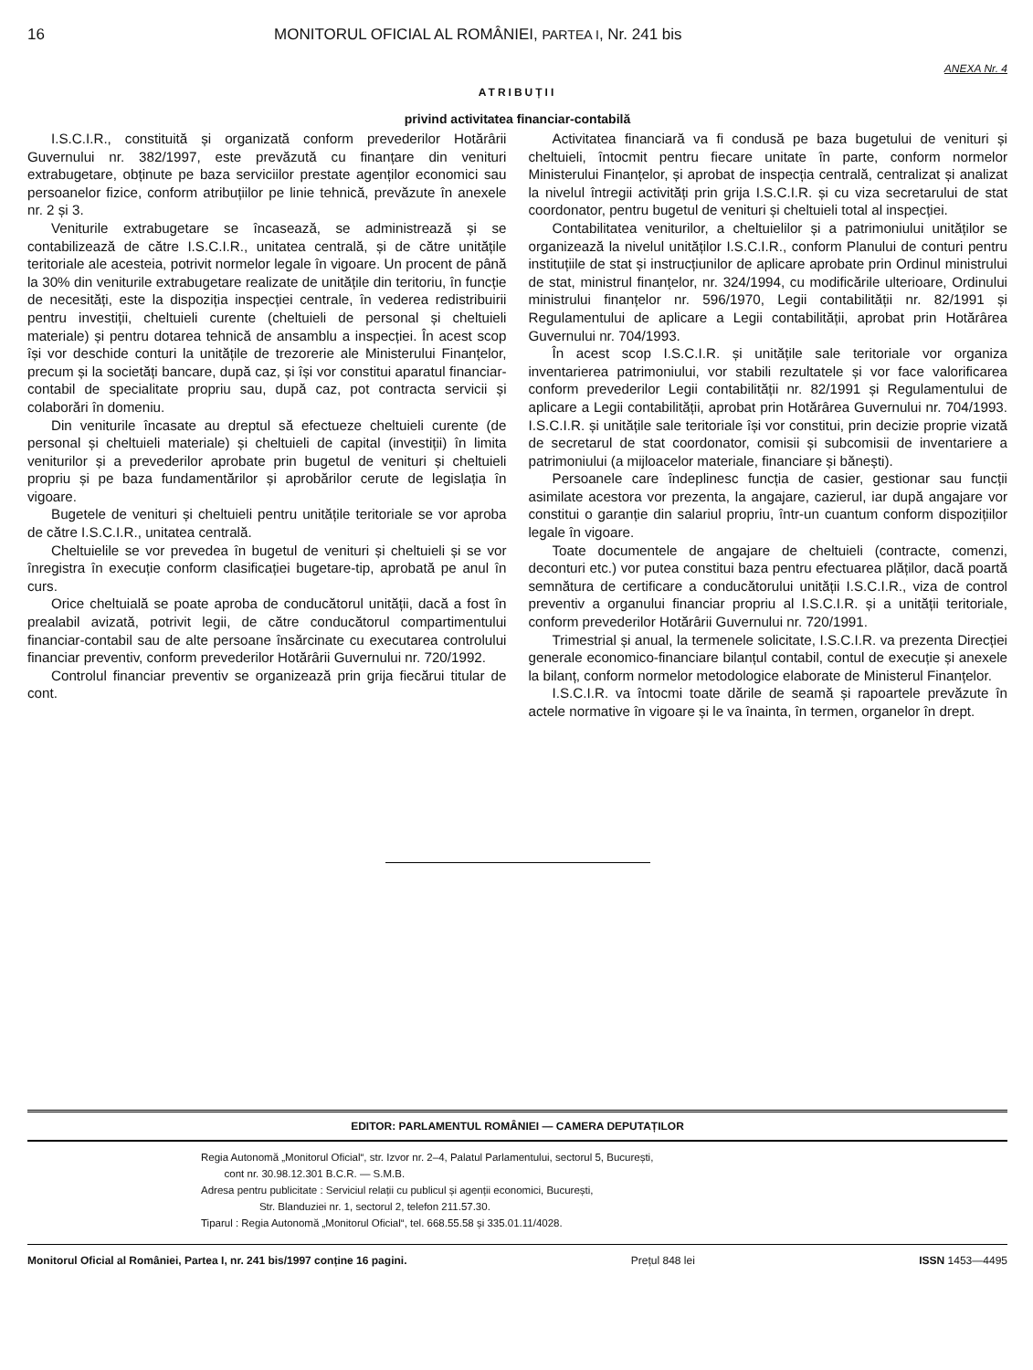16 MONITORUL OFICIAL AL ROMÂNIEI, PARTEA I, Nr. 241 bis
ANEXA Nr. 4
ATRIBUȚII
privind activitatea financiar-contabilă
I.S.C.I.R., constituită și organizată conform prevederilor Hotărârii Guvernului nr. 382/1997, este prevăzută cu finanțare din venituri extrabugetare, obținute pe baza serviciilor prestate agenților economici sau persoanelor fizice, conform atribuțiilor pe linie tehnică, prevăzute în anexele nr. 2 și 3.
Veniturile extrabugetare se încasează, se administrează și se contabilizează de către I.S.C.I.R., unitatea centrală, și de către unitățile teritoriale ale acesteia, potrivit normelor legale în vigoare. Un procent de până la 30% din veniturile extrabugetare realizate de unitățile din teritoriu, în funcție de necesități, este la dispoziția inspecției centrale, în vederea redistribuirii pentru investiții, cheltuieli curente (cheltuieli de personal și cheltuieli materiale) și pentru dotarea tehnică de ansamblu a inspecției. În acest scop își vor deschide conturi la unitățile de trezorerie ale Ministerului Finanțelor, precum și la societăți bancare, după caz, și își vor constitui aparatul financiar-contabil de specialitate propriu sau, după caz, pot contracta servicii și colaborări în domeniu.
Din veniturile încasate au dreptul să efectueze cheltuieli curente (de personal și cheltuieli materiale) și cheltuieli de capital (investiții) în limita veniturilor și a prevederilor aprobate prin bugetul de venituri și cheltuieli propriu și pe baza fundamentărilor și aprobărilor cerute de legislația în vigoare.
Bugetele de venituri și cheltuieli pentru unitățile teritoriale se vor aproba de către I.S.C.I.R., unitatea centrală.
Cheltuielile se vor prevedea în bugetul de venituri și cheltuieli și se vor înregistra în execuție conform clasificației bugetare-tip, aprobată pe anul în curs.
Orice cheltuială se poate aproba de conducătorul unității, dacă a fost în prealabil avizată, potrivit legii, de către conducătorul compartimentului financiar-contabil sau de alte persoane însărcinate cu executarea controlului financiar preventiv, conform prevederilor Hotărârii Guvernului nr. 720/1992.
Controlul financiar preventiv se organizează prin grija fiecărui titular de cont.
Activitatea financiară va fi condusă pe baza bugetului de venituri și cheltuieli, întocmit pentru fiecare unitate în parte, conform normelor Ministerului Finanțelor, și aprobat de inspecția centrală, centralizat și analizat la nivelul întregii activități prin grija I.S.C.I.R. și cu viza secretarului de stat coordonator, pentru bugetul de venituri și cheltuieli total al inspecției.
Contabilitatea veniturilor, a cheltuielilor și a patrimoniului unităților se organizează la nivelul unităților I.S.C.I.R., conform Planului de conturi pentru instituțiile de stat și instrucțiunilor de aplicare aprobate prin Ordinul ministrului de stat, ministrul finanțelor, nr. 324/1994, cu modificările ulterioare, Ordinului ministrului finanțelor nr. 596/1970, Legii contabilității nr. 82/1991 și Regulamentului de aplicare a Legii contabilității, aprobat prin Hotărârea Guvernului nr. 704/1993.
În acest scop I.S.C.I.R. și unitățile sale teritoriale vor organiza inventarierea patrimoniului, vor stabili rezultatele și vor face valorificarea conform prevederilor Legii contabilității nr. 82/1991 și Regulamentului de aplicare a Legii contabilității, aprobat prin Hotărârea Guvernului nr. 704/1993. I.S.C.I.R. și unitățile sale teritoriale își vor constitui, prin decizie proprie vizată de secretarul de stat coordonator, comisii și subcomisii de inventariere a patrimoniului (a mijloacelor materiale, financiare și bănești).
Persoanele care îndeplinesc funcția de casier, gestionar sau funcții asimilate acestora vor prezenta, la angajare, cazierul, iar după angajare vor constitui o garanție din salariul propriu, într-un cuantum conform dispozițiilor legale în vigoare.
Toate documentele de angajare de cheltuieli (contracte, comenzi, deconturi etc.) vor putea constitui baza pentru efectuarea plăților, dacă poartă semnătura de certificare a conducătorului unității I.S.C.I.R., viza de control preventiv a organului financiar propriu al I.S.C.I.R. și a unității teritoriale, conform prevederilor Hotărârii Guvernului nr. 720/1991.
Trimestrial și anual, la termenele solicitate, I.S.C.I.R. va prezenta Direcției generale economico-financiare bilanțul contabil, contul de execuție și anexele la bilanț, conform normelor metodologice elaborate de Ministerul Finanțelor.
I.S.C.I.R. va întocmi toate dările de seamă și rapoartele prevăzute în actele normative în vigoare și le va înainta, în termen, organelor în drept.
EDITOR: PARLAMENTUL ROMÂNIEI — CAMERA DEPUTAȚILOR
Regia Autonomă „Monitorul Oficial“, str. Izvor nr. 2–4, Palatul Parlamentului, sectorul 5, București,
cont nr. 30.98.12.301 B.C.R. — S.M.B.
Adresa pentru publicitate : Serviciul relații cu publicul și agenții economici, București,
Str. Blanduziei nr. 1, sectorul 2, telefon 211.57.30.
Tiparul : Regia Autonomă „Monitorul Oficial“, tel. 668.55.58 și 335.01.11/4028.
Monitorul Oficial al României, Partea I, nr. 241 bis/1997 conține 16 pagini. Prețul 848 lei ISSN 1453—4495